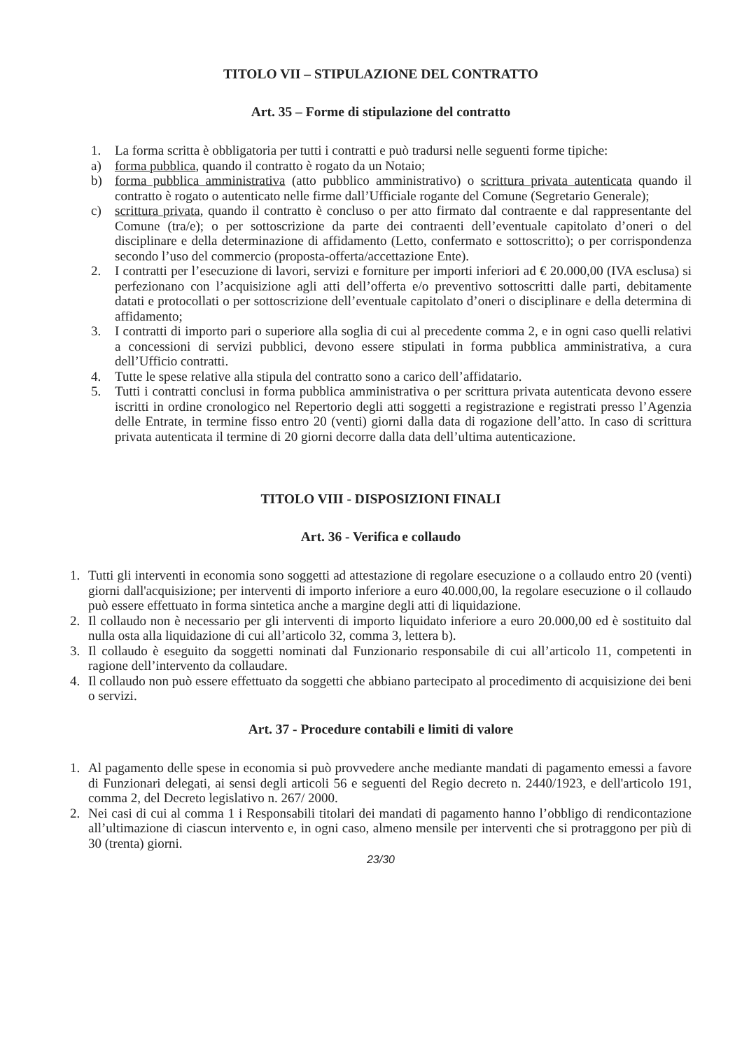TITOLO VII – STIPULAZIONE DEL CONTRATTO
Art. 35 – Forme di stipulazione del contratto
1. La forma scritta è obbligatoria per tutti i contratti e può tradursi nelle seguenti forme tipiche:
a) forma pubblica, quando il contratto è rogato da un Notaio;
b) forma pubblica amministrativa (atto pubblico amministrativo) o scrittura privata autenticata quando il contratto è rogato o autenticato nelle firme dall’Ufficiale rogante del Comune (Segretario Generale);
c) scrittura privata, quando il contratto è concluso o per atto firmato dal contraente e dal rappresentante del Comune (tra/e); o per sottoscrizione da parte dei contraenti dell’eventuale capitolato d’oneri o del disciplinare e della determinazione di affidamento (Letto, confermato e sottoscritto); o per corrispondenza secondo l’uso del commercio (proposta-offerta/accettazione Ente).
2. I contratti per l’esecuzione di lavori, servizi e forniture per importi inferiori ad € 20.000,00 (IVA esclusa) si perfezionano con l’acquisizione agli atti dell’offerta e/o preventivo sottoscritti dalle parti, debitamente datati e protocollati o per sottoscrizione dell’eventuale capitolato d’oneri o disciplinare e della determina di affidamento;
3. I contratti di importo pari o superiore alla soglia di cui al precedente comma 2, e in ogni caso quelli relativi a concessioni di servizi pubblici, devono essere stipulati in forma pubblica amministrativa, a cura dell’Ufficio contratti.
4. Tutte le spese relative alla stipula del contratto sono a carico dell’affidatario.
5. Tutti i contratti conclusi in forma pubblica amministrativa o per scrittura privata autenticata devono essere iscritti in ordine cronologico nel Repertorio degli atti soggetti a registrazione e registrati presso l’Agenzia delle Entrate, in termine fisso entro 20 (venti) giorni dalla data di rogazione dell’atto. In caso di scrittura privata autenticata il termine di 20 giorni decorre dalla data dell’ultima autenticazione.
TITOLO VIII - DISPOSIZIONI FINALI
Art. 36 - Verifica e collaudo
1. Tutti gli interventi in economia sono soggetti ad attestazione di regolare esecuzione o a collaudo entro 20 (venti) giorni dall'acquisizione; per interventi di importo inferiore a euro 40.000,00, la regolare esecuzione o il collaudo può essere effettuato in forma sintetica anche a margine degli atti di liquidazione.
2. Il collaudo non è necessario per gli interventi di importo liquidato inferiore a euro 20.000,00 ed è sostituito dal nulla osta alla liquidazione di cui all’articolo 32, comma 3, lettera b).
3. Il collaudo è eseguito da soggetti nominati dal Funzionario responsabile di cui all’articolo 11, competenti in ragione dell’intervento da collaudare.
4. Il collaudo non può essere effettuato da soggetti che abbiano partecipato al procedimento di acquisizione dei beni o servizi.
Art. 37 - Procedure contabili e limiti di valore
1. Al pagamento delle spese in economia si può provvedere anche mediante mandati di pagamento emessi a favore di Funzionari delegati, ai sensi degli articoli 56 e seguenti del Regio decreto n. 2440/1923, e dell'articolo 191, comma 2, del Decreto legislativo n. 267/ 2000.
2. Nei casi di cui al comma 1 i Responsabili titolari dei mandati di pagamento hanno l’obbligo di rendicontazione all’ultimazione di ciascun intervento e, in ogni caso, almeno mensile per interventi che si protraggono per più di 30 (trenta) giorni.
23/30